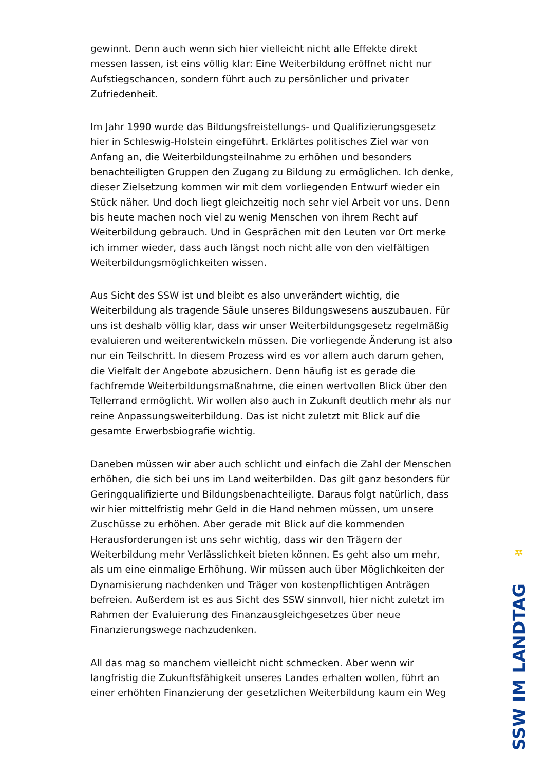gewinnt. Denn auch wenn sich hier vielleicht nicht alle Effekte direkt messen lassen, ist eins völlig klar: Eine Weiterbildung eröffnet nicht nur Aufstiegschancen, sondern führt auch zu persönlicher und privater Zufriedenheit.
Im Jahr 1990 wurde das Bildungsfreistellungs- und Qualifizierungsgesetz hier in Schleswig-Holstein eingeführt. Erklärtes politisches Ziel war von Anfang an, die Weiterbildungsteilnahme zu erhöhen und besonders benachteiligten Gruppen den Zugang zu Bildung zu ermöglichen. Ich denke, dieser Zielsetzung kommen wir mit dem vorliegenden Entwurf wieder ein Stück näher. Und doch liegt gleichzeitig noch sehr viel Arbeit vor uns. Denn bis heute machen noch viel zu wenig Menschen von ihrem Recht auf Weiterbildung gebrauch. Und in Gesprächen mit den Leuten vor Ort merke ich immer wieder, dass auch längst noch nicht alle von den vielfältigen Weiterbildungsmöglichkeiten wissen.
Aus Sicht des SSW ist und bleibt es also unverändert wichtig, die Weiterbildung als tragende Säule unseres Bildungswesens auszubauen. Für uns ist deshalb völlig klar, dass wir unser Weiterbildungsgesetz regelmäßig evaluieren und weiterentwickeln müssen. Die vorliegende Änderung ist also nur ein Teilschritt. In diesem Prozess wird es vor allem auch darum gehen, die Vielfalt der Angebote abzusichern. Denn häufig ist es gerade die fachfremde Weiterbildungsmaßnahme, die einen wertvollen Blick über den Tellerrand ermöglicht. Wir wollen also auch in Zukunft deutlich mehr als nur reine Anpassungsweiterbildung. Das ist nicht zuletzt mit Blick auf die gesamte Erwerbsbiografie wichtig.
Daneben müssen wir aber auch schlicht und einfach die Zahl der Menschen erhöhen, die sich bei uns im Land weiterbilden. Das gilt ganz besonders für Geringqualifizierte und Bildungsbenachteiligte. Daraus folgt natürlich, dass wir hier mittelfristig mehr Geld in die Hand nehmen müssen, um unsere Zuschüsse zu erhöhen. Aber gerade mit Blick auf die kommenden Herausforderungen ist uns sehr wichtig, dass wir den Trägern der Weiterbildung mehr Verlässlichkeit bieten können. Es geht also um mehr, als um eine einmalige Erhöhung. Wir müssen auch über Möglichkeiten der Dynamisierung nachdenken und Träger von kostenpflichtigen Anträgen befreien. Außerdem ist es aus Sicht des SSW sinnvoll, hier nicht zuletzt im Rahmen der Evaluierung des Finanzausgleichgesetzes über neue Finanzierungswege nachzudenken.
All das mag so manchem vielleicht nicht schmecken. Aber wenn wir langfristig die Zukunftsfähigkeit unseres Landes erhalten wollen, führt an einer erhöhten Finanzierung der gesetzlichen Weiterbildung kaum ein Weg
✲
SSW IM LANDTAG